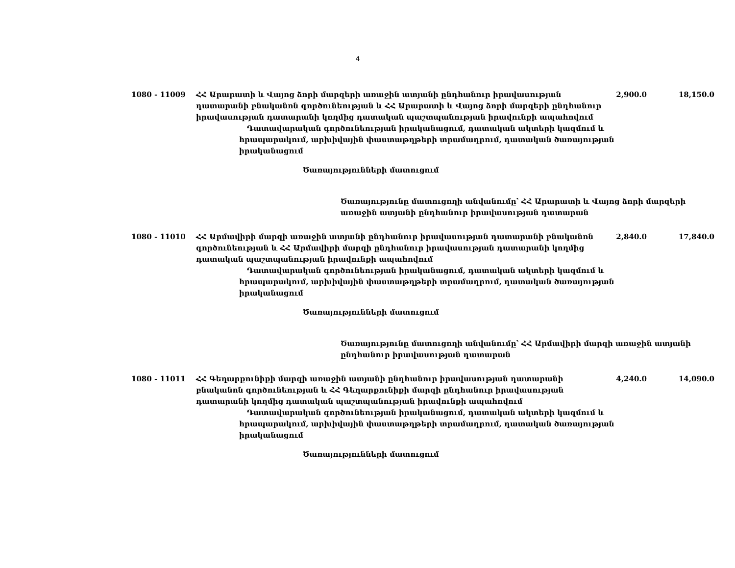4
| 1080 - 11009 | ՀՀ Արարատի և Վայոց ձորի մարզերի առաջին ատյանի ընդհանուր իրավասության դատարանի բնականոն գործունեության և ՀՀ Արարատի և Վայոց ձորի մարզերի ընդհանուր իրավասության դատարանի կողմից դատական պաշտպանության իրավունքի ապահովում | 2,900.0 | 18,150.0 |
Դատավարական գործունեության իրականացում, դատական ակտերի կազմում և հրապարակում, արխիվային փաստաթղթերի տրամադրում, դատական ծառայության իրականացում
Ծառայությունների մատուցում
Ծառայությունը մատուցողի անվանումը՝ ՀՀ Արարատի և Վայոց ձորի մարզերի առաջին ատյանի ընդհանուր իրավասության դատարան
| 1080 - 11010 | ՀՀ Արմավիրի մարզի առաջին ատյանի ընդհանուր իրավասության դատարանի բնականոն գործունեության և ՀՀ Արմավիրի մարզի ընդհանուր իրավասության դատարանի կողմից դատական պաշտպանության իրավունքի ապահովում | 2,840.0 | 17,840.0 |
Դատավարական գործունեության իրականացում, դատական ակտերի կազմում և հրապարակում, արխիվային փաստաթղթերի տրամադրում, դատական ծառայության իրականացում
Ծառայությունների մատուցում
Ծառայությունը մատուցողի անվանումը՝ ՀՀ Արմավիրի մարզի առաջին ատյանի ընդհանուր իրավասության դատարան
| 1080 - 11011 | ՀՀ Գեղարքունիքի մարզի առաջին ատյանի ընդհանուր իրավասության դատարանի բնականոն գործունեության և ՀՀ Գեղարքունիքի մարզի ընդհանուր իրավասության դատարանի կողմից դատական պաշտպանության իրավունքի ապահովում | 4,240.0 | 14,090.0 |
Դատավարական գործունեության իրականացում, դատական ակտերի կազմում և հրապարակում, արխիվային փաստաթղթերի տրամադրում, դատական ծառայության իրականացում
Ծառայությունների մատուցում